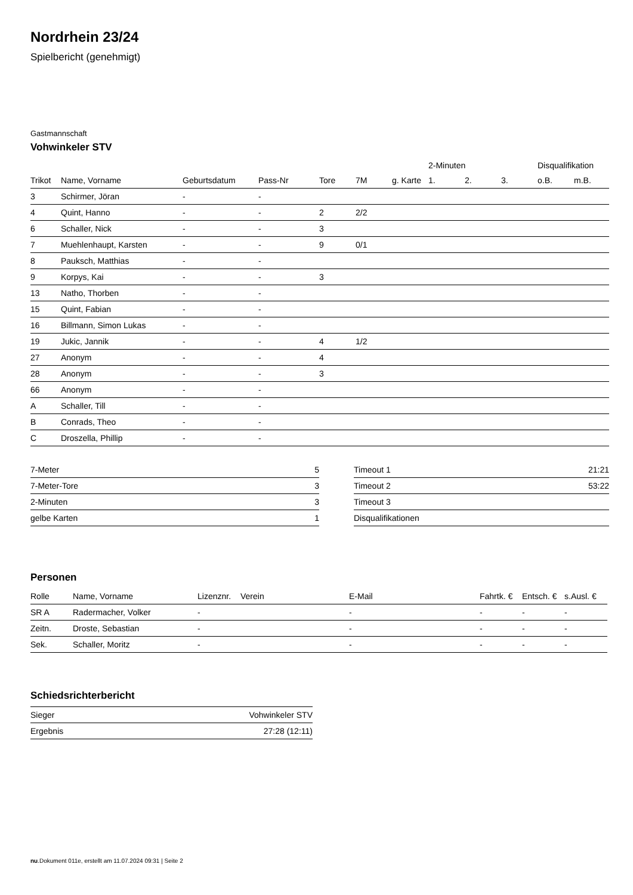Nordrhein 23/24
Spielbericht (genehmigt)
Gastmannschaft
Vohwinkeler STV
| | | | | | | | 2-Minuten | | | Disqualifikation | |
| --- | --- | --- | --- | --- | --- | --- | --- | --- | --- | --- | --- |
| Trikot | Name, Vorname | Geburtsdatum | Pass-Nr | Tore | 7M | g. Karte | 1. | 2. | 3. | o.B. | m.B. |
| 3 | Schirmer, Jöran | - | - | | | | | | | | |
| 4 | Quint, Hanno | - | - | 2 | 2/2 | | | | | | |
| 6 | Schaller, Nick | - | - | 3 | | | | | | | |
| 7 | Muehlenhaupt, Karsten | - | - | 9 | 0/1 | | | | | | |
| 8 | Pauksch, Matthias | - | - | | | | | | | | |
| 9 | Korpys, Kai | - | - | 3 | | | | | | | |
| 13 | Natho, Thorben | - | - | | | | | | | | |
| 15 | Quint, Fabian | - | - | | | | | | | | |
| 16 | Billmann, Simon Lukas | - | - | | | | | | | | |
| 19 | Jukic, Jannik | - | - | 4 | 1/2 | | | | | | |
| 27 | Anonym | - | - | 4 | | | | | | | |
| 28 | Anonym | - | - | 3 | | | | | | | |
| 66 | Anonym | - | - | | | | | | | | |
| A | Schaller, Till | - | - | | | | | | | | |
| B | Conrads, Theo | - | - | | | | | | | | |
| C | Droszella, Phillip | - | - | | | | | | | | |
| 7-Meter | 5 |
| 7-Meter-Tore | 3 |
| 2-Minuten | 3 |
| gelbe Karten | 1 |
| Timeout 1 | 21:21 |
| Timeout 2 | 53:22 |
| Timeout 3 | |
| Disqualifikationen | |
Personen
| Rolle | Name, Vorname | Lizenznr. | Verein | E-Mail | Fahrtk. € | Entsch. € | s.Ausl. € |
| --- | --- | --- | --- | --- | --- | --- | --- |
| SR A | Radermacher, Volker | - | | - | - | - | - |
| Zeitn. | Droste, Sebastian | - | | - | - | - | - |
| Sek. | Schaller, Moritz | - | | - | - | - | - |
Schiedsrichterbericht
| Sieger | Vohwinkeler STV |
| Ergebnis | 27:28 (12:11) |
nu.Dokument 011e, erstellt am 11.07.2024 09:31 | Seite 2